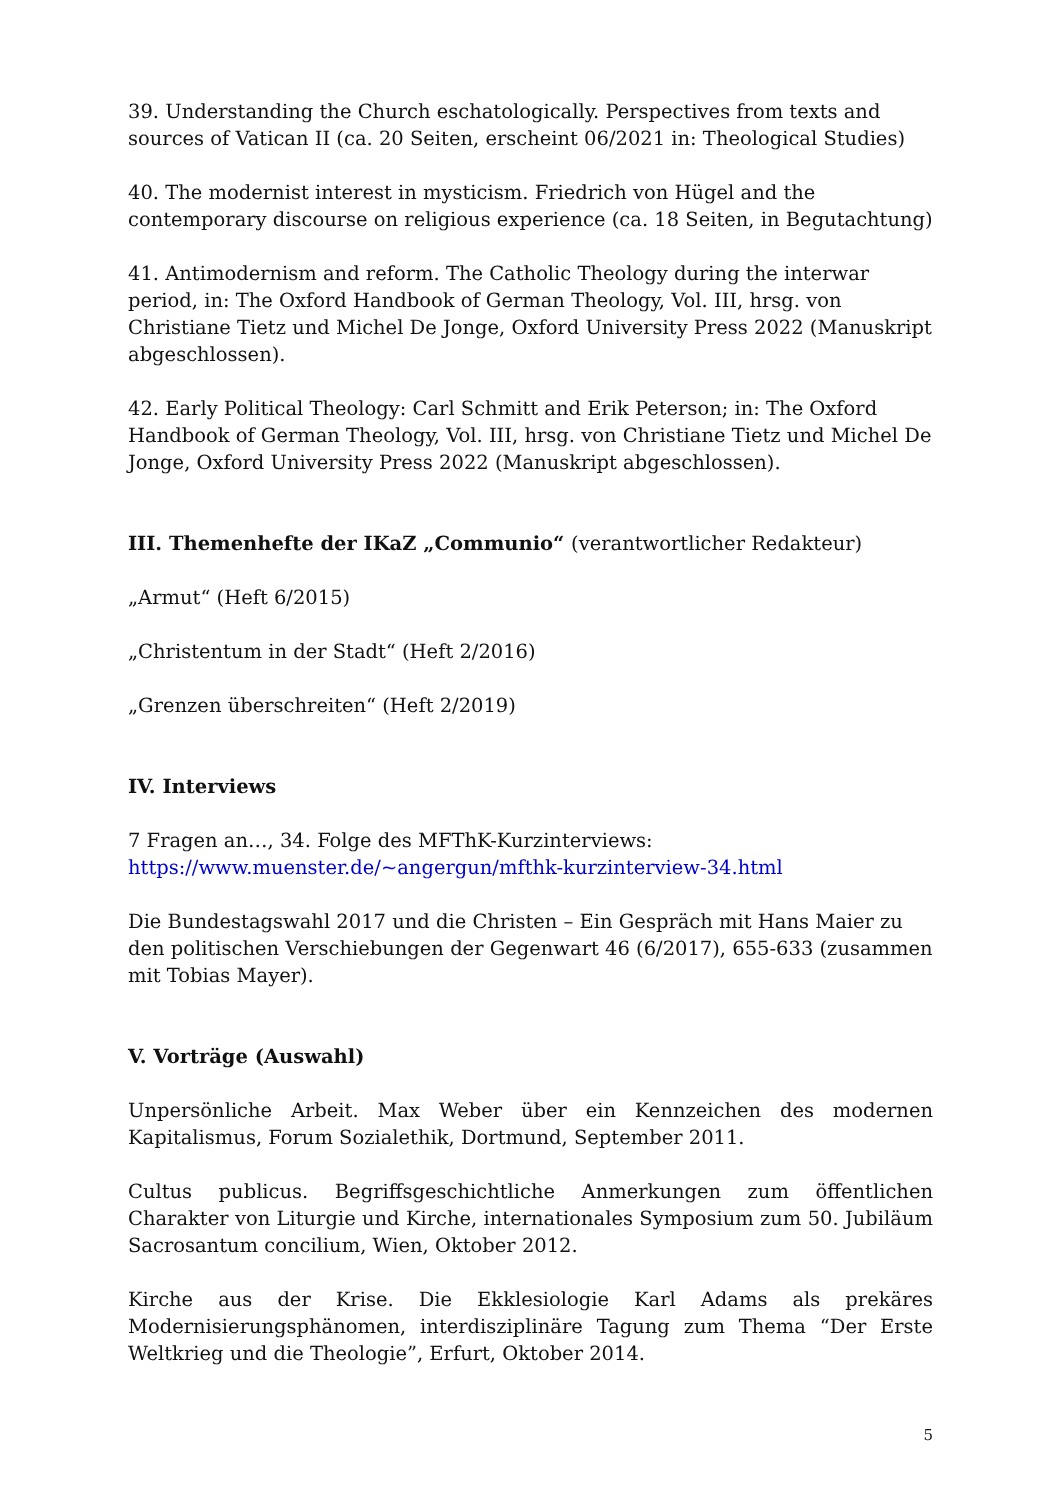39. Understanding the Church eschatologically. Perspectives from texts and sources of Vatican II (ca. 20 Seiten, erscheint 06/2021 in: Theological Studies)
40. The modernist interest in mysticism. Friedrich von Hügel and the contemporary discourse on religious experience (ca. 18 Seiten, in Begutachtung)
41. Antimodernism and reform. The Catholic Theology during the interwar period, in: The Oxford Handbook of German Theology, Vol. III, hrsg. von Christiane Tietz und Michel De Jonge, Oxford University Press 2022 (Manuskript abgeschlossen).
42. Early Political Theology: Carl Schmitt and Erik Peterson; in: The Oxford Handbook of German Theology, Vol. III, hrsg. von Christiane Tietz und Michel De Jonge, Oxford University Press 2022 (Manuskript abgeschlossen).
III. Themenhefte der IKaZ „Communio“ (verantwortlicher Redakteur)
„Armut“ (Heft 6/2015)
„Christentum in der Stadt“ (Heft 2/2016)
„Grenzen überschreiten“ (Heft 2/2019)
IV. Interviews
7 Fragen an…, 34. Folge des MFThK-Kurzinterviews:
https://www.muenster.de/~angergun/mfthk-kurzinterview-34.html
Die Bundestagswahl 2017 und die Christen – Ein Gespräch mit Hans Maier zu den politischen Verschiebungen der Gegenwart 46 (6/2017), 655-633 (zusammen mit Tobias Mayer).
V. Vorträge (Auswahl)
Unpersönliche Arbeit. Max Weber über ein Kennzeichen des modernen Kapitalismus, Forum Sozialethik, Dortmund, September 2011.
Cultus publicus. Begriffsgeschichtliche Anmerkungen zum öffentlichen Charakter von Liturgie und Kirche, internationales Symposium zum 50. Jubiläum Sacrosantum concilium, Wien, Oktober 2012.
Kirche aus der Krise. Die Ekklesiologie Karl Adams als prekäres Modernisierungsphänomen, interdisziplinäre Tagung zum Thema “Der Erste Weltkrieg und die Theologie”, Erfurt, Oktober 2014.
5